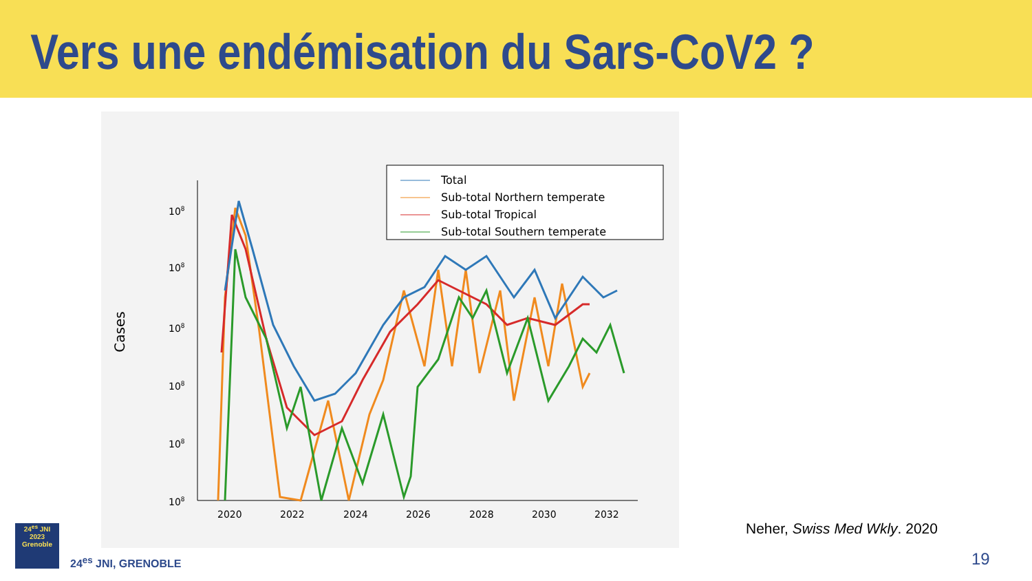Vers une endémisation du Sars-CoV2 ?
Cases
108
108
108
108
108
108
2020
2022
2024
2026
2028
2030
2032
Total
Sub-total Northern temperate
Sub-total Tropical
Sub-total Southern temperate
Neher, Swiss Med Wkly. 2020
19
24<sup>es</sup> JNI
2023
Grenoble
24<sup>es</sup> JNI, GRENOBLE